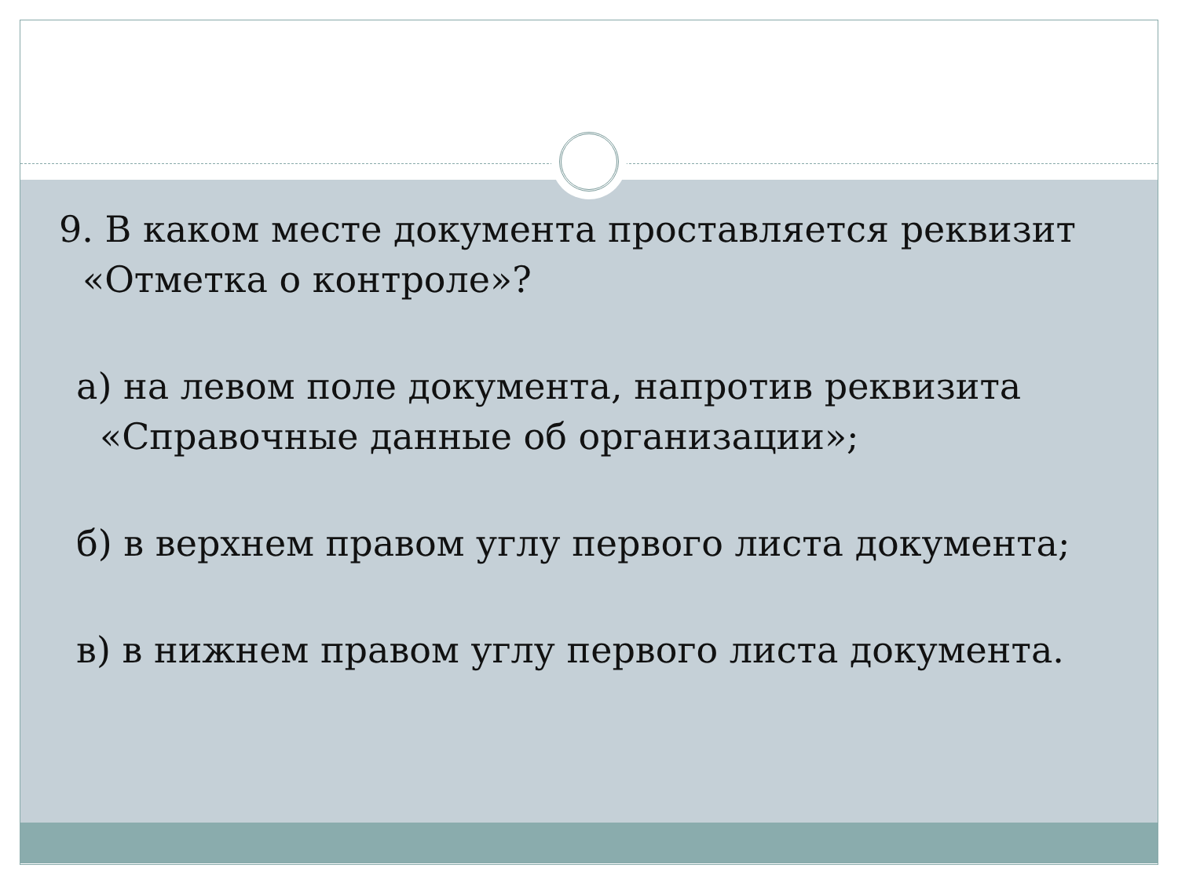9. В каком месте документа проставляется реквизит «Отметка о контроле»?
а) на левом поле документа, напротив реквизита «Справочные данные об организации»;
б) в верхнем правом углу первого листа документа;
в) в нижнем правом углу первого листа документа.